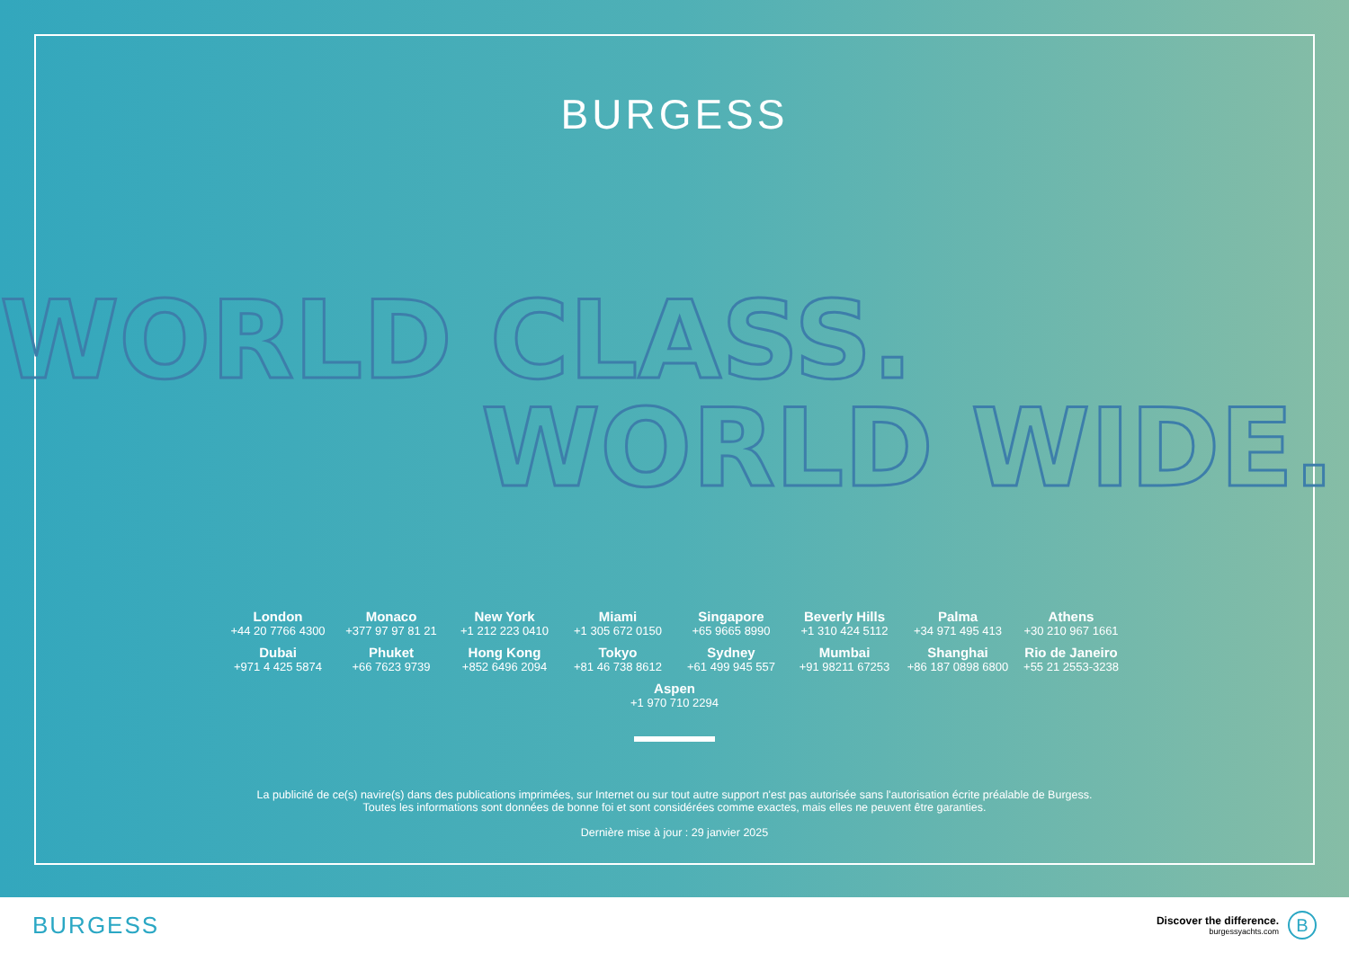BURGESS
WORLD CLASS.
WORLD WIDE.
London
+44 20 7766 4300
Monaco
+377 97 97 81 21
New York
+1 212 223 0410
Miami
+1 305 672 0150
Singapore
+65 9665 8990
Beverly Hills
+1 310 424 5112
Palma
+34 971 495 413
Athens
+30 210 967 1661
Dubai
+971 4 425 5874
Phuket
+66 7623 9739
Hong Kong
+852 6496 2094
Tokyo
+81 46 738 8612
Sydney
+61 499 945 557
Mumbai
+91 98211 67253
Shanghai
+86 187 0898 6800
Rio de Janeiro
+55 21 2553-3238
Aspen
+1 970 710 2294
La publicité de ce(s) navire(s) dans des publications imprimées, sur Internet ou sur tout autre support n'est pas autorisée sans l'autorisation écrite préalable de Burgess.
Toutes les informations sont données de bonne foi et sont considérées comme exactes, mais elles ne peuvent être garanties.
Dernière mise à jour : 29 janvier 2025
BURGESS
Discover the difference.
burgessyachts.com
B